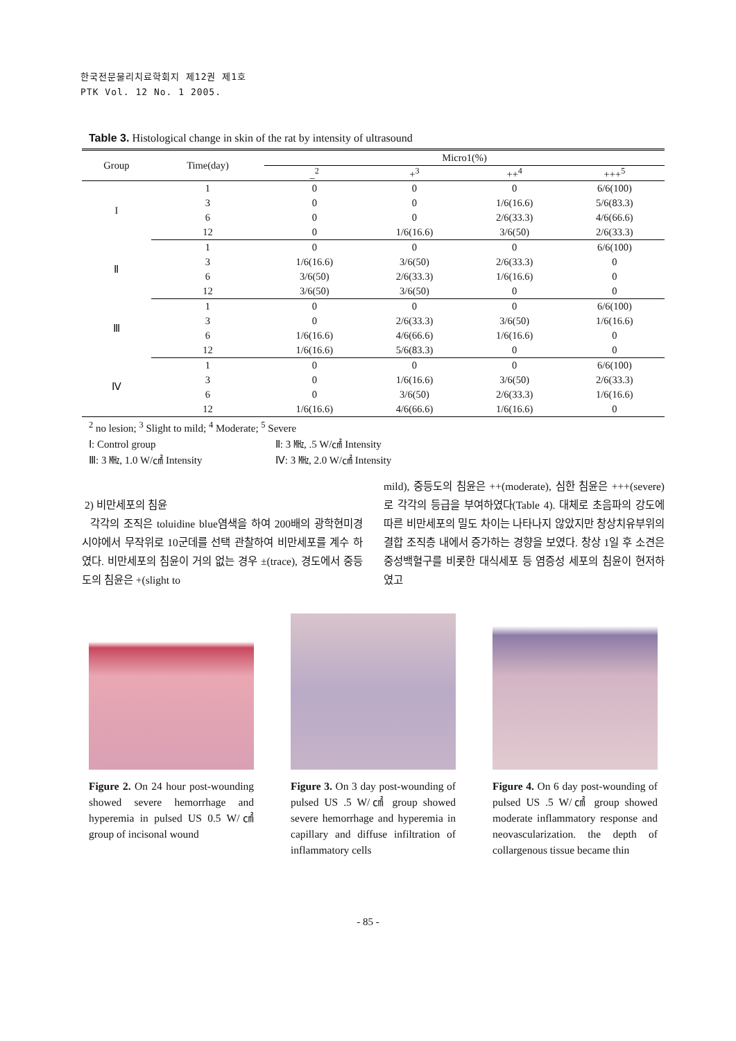한국전문물리치료학회지 제12권 제1호
PTK Vol. 12 No. 1 2005.
Table 3. Histological change in skin of the rat by intensity of ultrasound
| Group | Time(day) | Micro1(%) | | | |
| --- | --- | --- | --- | --- | --- |
| | | _<sup>2</sup> | +<sup>3</sup> | ++<sup>4</sup> | +++<sup>5</sup> |
| I | 1 | 0 | 0 | 0 | 6/6(100) |
| | 3 | 0 | 0 | 1/6(16.6) | 5/6(83.3) |
| | 6 | 0 | 0 | 2/6(33.3) | 4/6(66.6) |
| | 12 | 0 | 1/6(16.6) | 3/6(50) | 2/6(33.3) |
| Ⅱ | 1 | 0 | 0 | 0 | 6/6(100) |
| | 3 | 1/6(16.6) | 3/6(50) | 2/6(33.3) | 0 |
| | 6 | 3/6(50) | 2/6(33.3) | 1/6(16.6) | 0 |
| | 12 | 3/6(50) | 3/6(50) | 0 | 0 |
| Ⅲ | 1 | 0 | 0 | 0 | 6/6(100) |
| | 3 | 0 | 2/6(33.3) | 3/6(50) | 1/6(16.6) |
| | 6 | 1/6(16.6) | 4/6(66.6) | 1/6(16.6) | 0 |
| | 12 | 1/6(16.6) | 5/6(83.3) | 0 | 0 |
| Ⅳ | 1 | 0 | 0 | 0 | 6/6(100) |
| | 3 | 0 | 1/6(16.6) | 3/6(50) | 2/6(33.3) |
| | 6 | 0 | 3/6(50) | 2/6(33.3) | 1/6(16.6) |
| | 12 | 1/6(16.6) | 4/6(66.6) | 1/6(16.6) | 0 |
<sup>2</sup> no lesion; <sup>3</sup> Slight to mild; <sup>4</sup> Moderate; <sup>5</sup> Severe
Ⅰ: Control group Ⅱ: 3 ㎒, .5 W/㎠ Intensity
Ⅲ: 3 ㎒, 1.0 W/㎠ Intensity Ⅳ: 3 ㎒, 2.0 W/㎠ Intensity
2) 비만세포의 침윤
각각의 조직은 toluidine blue염색을 하여 200배의 광학현미경 시야에서 무작위로 10군데를 선택 관찰하여 비만세포를 계수 하였다. 비만세포의 침윤이 거의 없는 경우 ±(trace), 경도에서 중등도의 침윤은 +(slight to
mild), 중등도의 침윤은 ++(moderate), 심한 침윤은 +++(severe)로 각각의 등급을 부여하였다(Table 4). 대체로 초음파의 강도에 따른 비만세포의 밀도 차이는 나타나지 않았지만 창상치유부위의 결합 조직층 내에서 증가하는 경향을 보였다. 창상 1일 후 소견은 중성백혈구를 비롯한 대식세포 등 염증성 세포의 침윤이 현저하였고
Figure 2. On 24 hour post-wounding showed severe hemorrhage and hyperemia in pulsed US 0.5 W/㎠ group of incisonal wound
Figure 3. On 3 day post-wounding of pulsed US .5 W/㎠ group showed severe hemorrhage and hyperemia in capillary and diffuse infiltration of inflammatory cells
Figure 4. On 6 day post-wounding of pulsed US .5 W/㎠ group showed moderate inflammatory response and neovascularization. the depth of collargenous tissue became thin
- 85 -